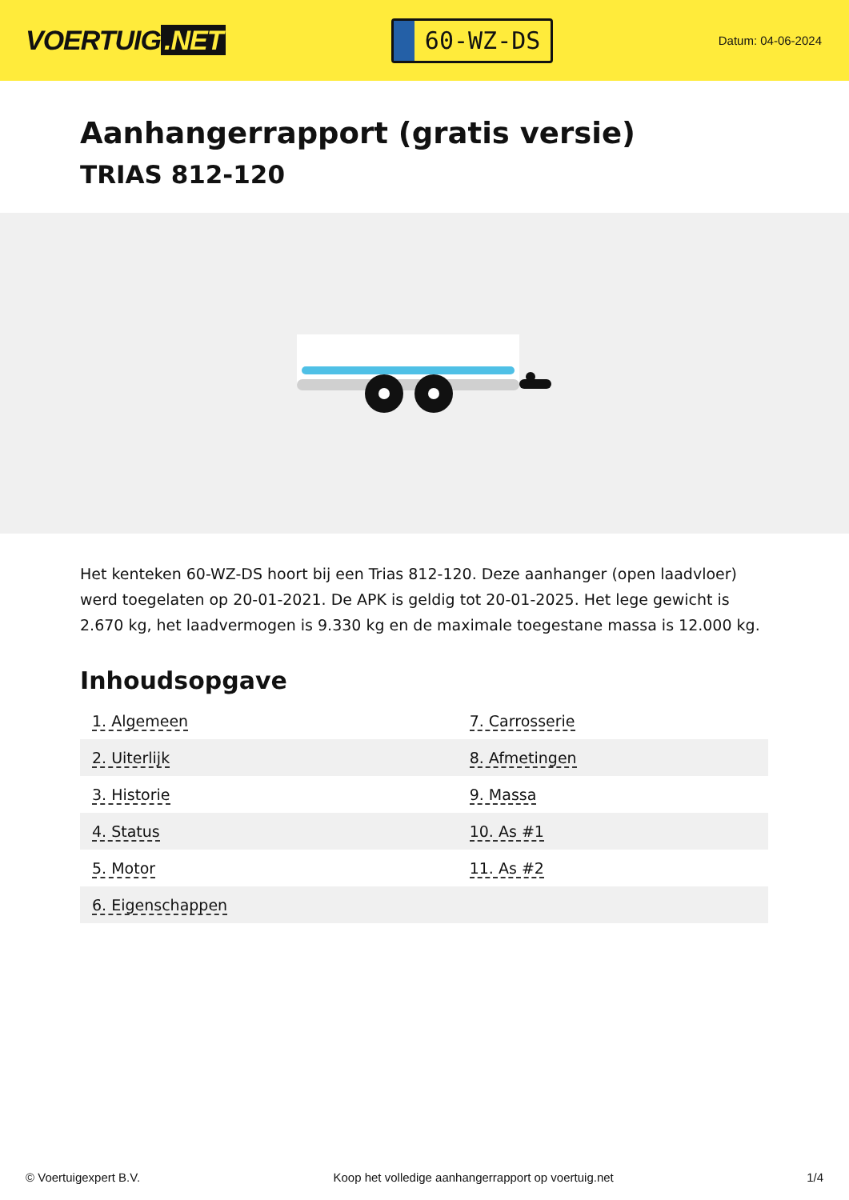VOERTUIG.NET
60-WZ-DS
Datum: 04-06-2024
Aanhangerrapport (gratis versie)
TRIAS 812-120
Het kenteken 60-WZ-DS hoort bij een Trias 812-120. Deze aanhanger (open laadvloer) werd toegelaten op 20-01-2021. De APK is geldig tot 20-01-2025. Het lege gewicht is 2.670 kg, het laadvermogen is 9.330 kg en de maximale toegestane massa is 12.000 kg.
Inhoudsopgave
| 1. Algemeen | 7. Carrosserie |
| 2. Uiterlijk | 8. Afmetingen |
| 3. Historie | 9. Massa |
| 4. Status | 10. As #1 |
| 5. Motor | 11. As #2 |
| 6. Eigenschappen | |
© Voertuigexpert B.V. Koop het volledige aanhangerrapport op voertuig.net 1/4